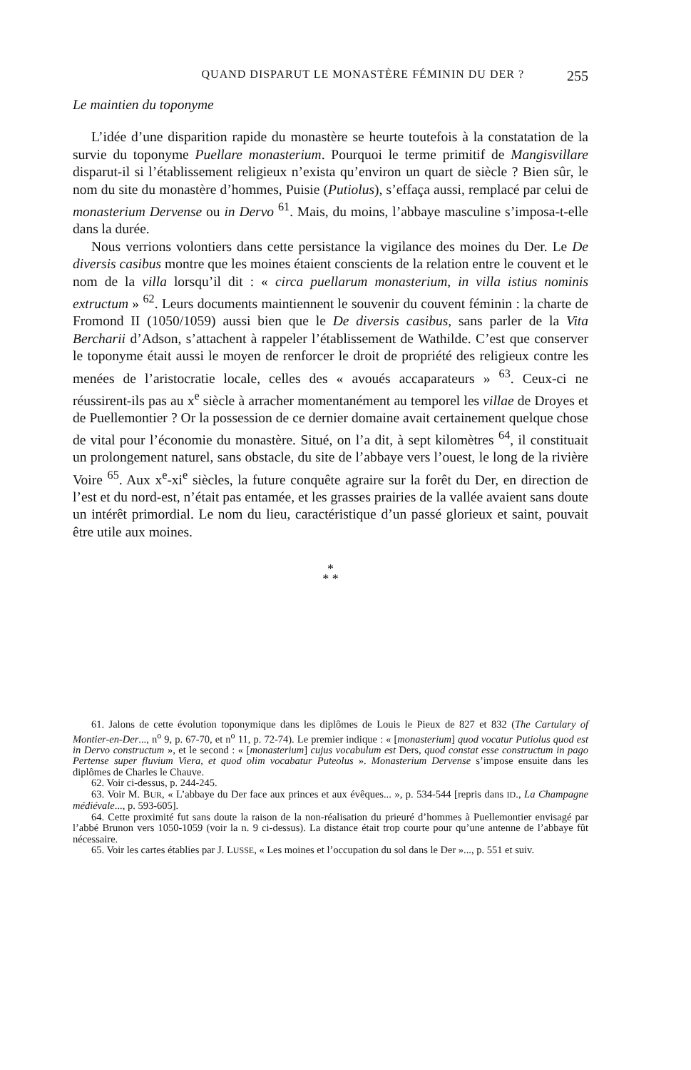QUAND DISPARUT LE MONASTÈRE FÉMININ DU DER ? 255
Le maintien du toponyme
L’idée d’une disparition rapide du monastère se heurte toutefois à la constatation de la survie du toponyme Puellare monasterium. Pourquoi le terme primitif de Mangisvillare disparut-il si l’établissement religieux n’exista qu’environ un quart de siècle ? Bien sûr, le nom du site du monastère d’hommes, Puisie (Putiolus), s’effaça aussi, remplacé par celui de monasterium Dervense ou in Dervo <sup>61</sup>. Mais, du moins, l’abbaye masculine s’imposa-t-elle dans la durée.
Nous verrions volontiers dans cette persistance la vigilance des moines du Der. Le De diversis casibus montre que les moines étaient conscients de la relation entre le couvent et le nom de la villa lorsqu’il dit : « circa puellarum monasterium, in villa istius nominis extructum » <sup>62</sup>. Leurs documents maintiennent le souvenir du couvent féminin : la charte de Fromond II (1050/1059) aussi bien que le De diversis casibus, sans parler de la Vita Bercharii d’Adson, s’attachent à rappeler l’établissement de Wathilde. C’est que conserver le toponyme était aussi le moyen de renforcer le droit de propriété des religieux contre les menées de l’aristocratie locale, celles des « avoués accaparateurs » <sup>63</sup>. Ceux-ci ne réussirent-ils pas au x<sup>e</sup> siècle à arracher momentanément au temporel les villae de Droyes et de Puellemontier ? Or la possession de ce dernier domaine avait certainement quelque chose de vital pour l’économie du monastère. Situé, on l’a dit, à sept kilomètres <sup>64</sup>, il constituait un prolongement naturel, sans obstacle, du site de l’abbaye vers l’ouest, le long de la rivière Voire <sup>65</sup>. Aux x<sup>e</sup>-xi<sup>e</sup> siècles, la future conquête agraire sur la forêt du Der, en direction de l’est et du nord-est, n’était pas entamée, et les grasses prairies de la vallée avaient sans doute un intérêt primordial. Le nom du lieu, caractéristique d’un passé glorieux et saint, pouvait être utile aux moines.
*
* *
61. Jalons de cette évolution toponymique dans les diplômes de Louis le Pieux de 827 et 832 (The Cartulary of Montier-en-Der..., n<sup>o</sup> 9, p. 67-70, et n<sup>o</sup> 11, p. 72-74). Le premier indique : « [monasterium] quod vocatur Putiolus quod est in Dervo constructum », et le second : « [monasterium] cujus vocabulum est Ders, quod constat esse constructum in pago Pertense super fluvium Viera, et quod olim vocabatur Puteolus ». Monasterium Dervense s’impose ensuite dans les diplômes de Charles le Chauve.
62. Voir ci-dessus, p. 244-245.
63. Voir M. BUR, « L’abbaye du Der face aux princes et aux évêques... », p. 534-544 [repris dans ID., La Champagne médiévale..., p. 593-605].
64. Cette proximité fut sans doute la raison de la non-réalisation du prieuré d’hommes à Puellemontier envisagé par l’abbé Brunon vers 1050-1059 (voir la n. 9 ci-dessus). La distance était trop courte pour qu’une antenne de l’abbaye fût nécessaire.
65. Voir les cartes établies par J. LUSSE, « Les moines et l’occupation du sol dans le Der »..., p. 551 et suiv.